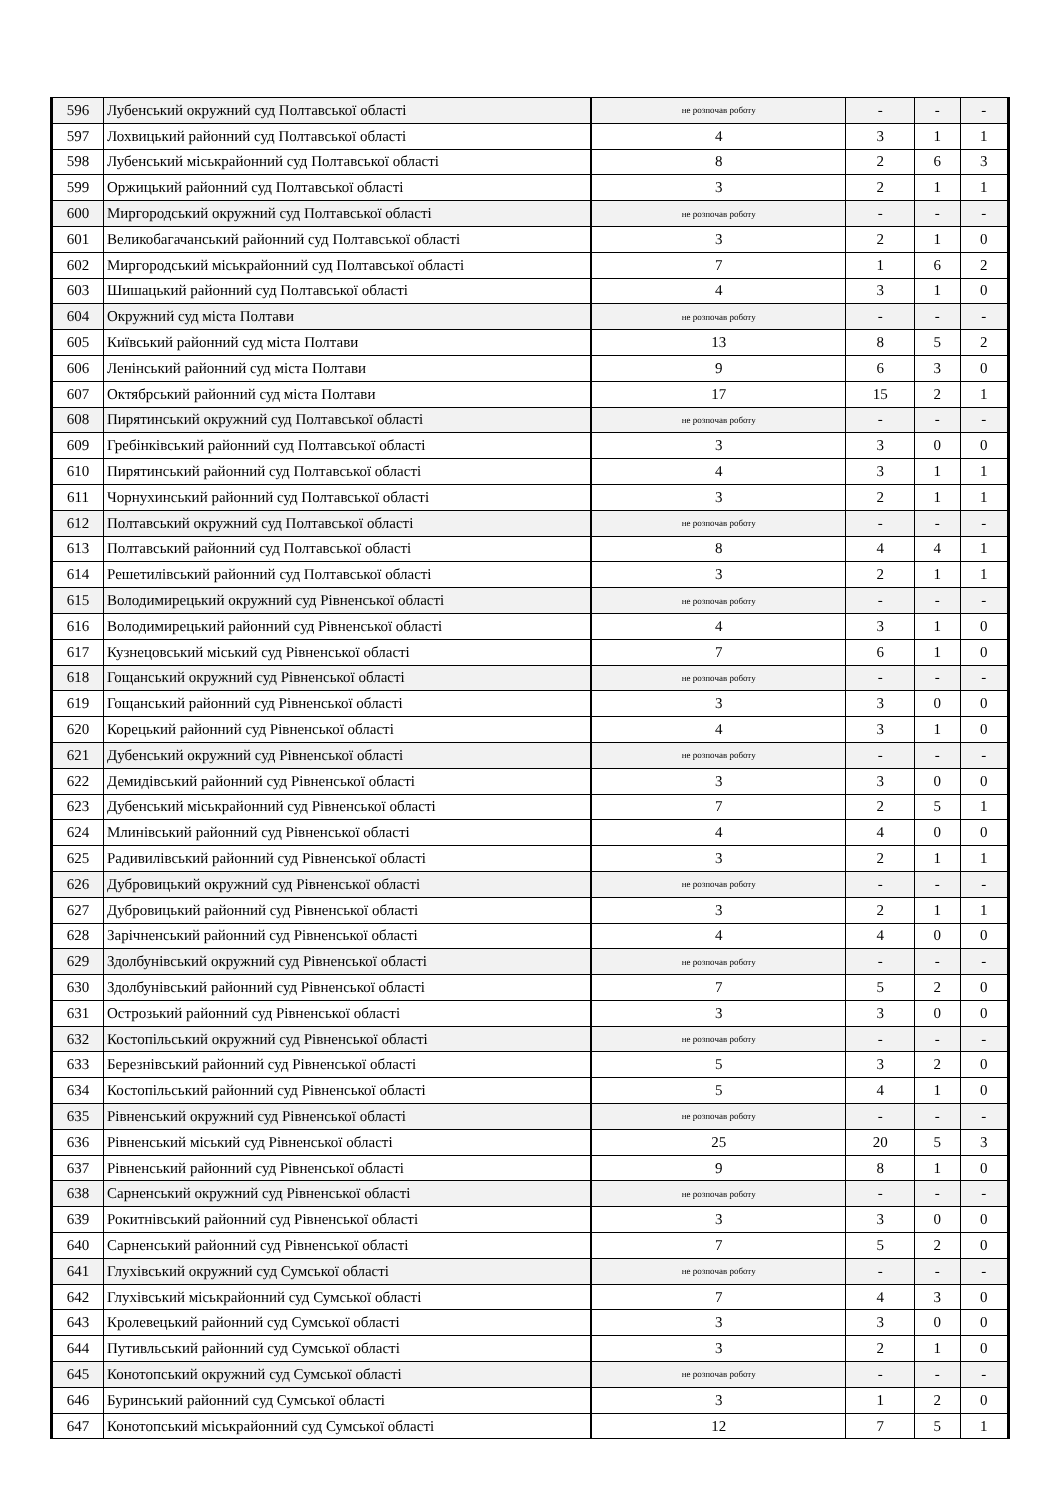| 596 | Лубенський окружний суд Полтавської області | не розпочав роботу | - | - | - |
| 597 | Лохвицький районний суд Полтавської області | 4 | 3 | 1 | 1 |
| 598 | Лубенський міськрайонний суд Полтавської області | 8 | 2 | 6 | 3 |
| 599 | Оржицький районний суд Полтавської області | 3 | 2 | 1 | 1 |
| 600 | Миргородський окружний суд Полтавської області | не розпочав роботу | - | - | - |
| 601 | Великобагачанський районний суд Полтавської області | 3 | 2 | 1 | 0 |
| 602 | Миргородський міськрайонний суд Полтавської області | 7 | 1 | 6 | 2 |
| 603 | Шишацький районний суд Полтавської області | 4 | 3 | 1 | 0 |
| 604 | Окружний суд міста Полтави | не розпочав роботу | - | - | - |
| 605 | Київський районний суд міста Полтави | 13 | 8 | 5 | 2 |
| 606 | Ленінський районний суд міста Полтави | 9 | 6 | 3 | 0 |
| 607 | Октябрський районний суд міста Полтави | 17 | 15 | 2 | 1 |
| 608 | Пирятинський окружний суд Полтавської області | не розпочав роботу | - | - | - |
| 609 | Гребінківський районний суд Полтавської області | 3 | 3 | 0 | 0 |
| 610 | Пирятинський районний суд Полтавської області | 4 | 3 | 1 | 1 |
| 611 | Чорнухинський районний суд Полтавської області | 3 | 2 | 1 | 1 |
| 612 | Полтавський окружний суд Полтавської області | не розпочав роботу | - | - | - |
| 613 | Полтавський районний суд Полтавської області | 8 | 4 | 4 | 1 |
| 614 | Решетилівський районний суд Полтавської області | 3 | 2 | 1 | 1 |
| 615 | Володимирецький окружний суд Рівненської області | не розпочав роботу | - | - | - |
| 616 | Володимирецький районний суд Рівненської області | 4 | 3 | 1 | 0 |
| 617 | Кузнецовський міський суд Рівненської області | 7 | 6 | 1 | 0 |
| 618 | Гощанський окружний суд Рівненської області | не розпочав роботу | - | - | - |
| 619 | Гощанський районний суд Рівненської області | 3 | 3 | 0 | 0 |
| 620 | Корецький районний суд Рівненської області | 4 | 3 | 1 | 0 |
| 621 | Дубенський окружний суд Рівненської області | не розпочав роботу | - | - | - |
| 622 | Демидівський районний суд Рівненської області | 3 | 3 | 0 | 0 |
| 623 | Дубенський міськрайонний суд Рівненської області | 7 | 2 | 5 | 1 |
| 624 | Млинівський районний суд Рівненської області | 4 | 4 | 0 | 0 |
| 625 | Радивилівський районний суд Рівненської області | 3 | 2 | 1 | 1 |
| 626 | Дубровицький окружний суд Рівненської області | не розпочав роботу | - | - | - |
| 627 | Дубровицький районний суд Рівненської області | 3 | 2 | 1 | 1 |
| 628 | Зарічненський районний суд Рівненської області | 4 | 4 | 0 | 0 |
| 629 | Здолбунівський окружний суд Рівненської області | не розпочав роботу | - | - | - |
| 630 | Здолбунівський районний суд Рівненської області | 7 | 5 | 2 | 0 |
| 631 | Острозький районний суд Рівненської області | 3 | 3 | 0 | 0 |
| 632 | Костопільський окружний суд Рівненської області | не розпочав роботу | - | - | - |
| 633 | Березнівський районний суд Рівненської області | 5 | 3 | 2 | 0 |
| 634 | Костопільський районний суд Рівненської області | 5 | 4 | 1 | 0 |
| 635 | Рівненський окружний суд Рівненської області | не розпочав роботу | - | - | - |
| 636 | Рівненський міський суд Рівненської області | 25 | 20 | 5 | 3 |
| 637 | Рівненський районний суд Рівненської області | 9 | 8 | 1 | 0 |
| 638 | Сарненський окружний суд Рівненської області | не розпочав роботу | - | - | - |
| 639 | Рокитнівський районний суд Рівненської області | 3 | 3 | 0 | 0 |
| 640 | Сарненський районний суд Рівненської області | 7 | 5 | 2 | 0 |
| 641 | Глухівський окружний суд Сумської області | не розпочав роботу | - | - | - |
| 642 | Глухівський міськрайонний суд Сумської області | 7 | 4 | 3 | 0 |
| 643 | Кролевецький районний суд Сумської області | 3 | 3 | 0 | 0 |
| 644 | Путивльський районний суд Сумської області | 3 | 2 | 1 | 0 |
| 645 | Конотопський окружний суд Сумської області | не розпочав роботу | - | - | - |
| 646 | Буринський районний суд Сумської області | 3 | 1 | 2 | 0 |
| 647 | Конотопський міськрайонний суд Сумської області | 12 | 7 | 5 | 1 |